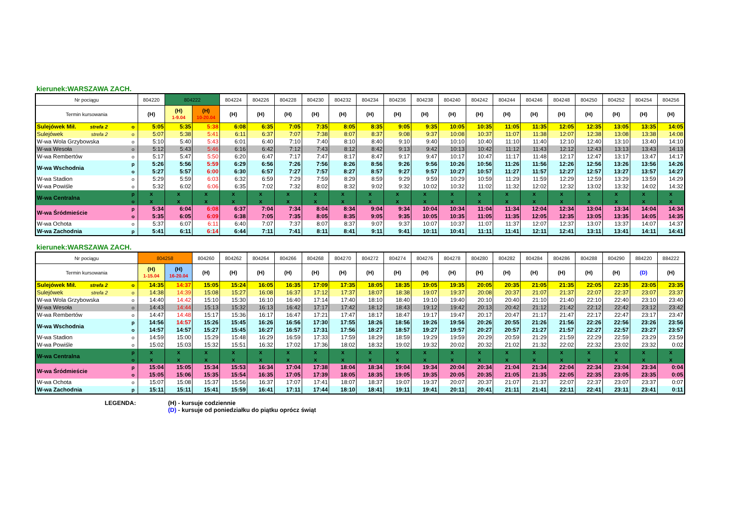kierunek:WARSZAWA ZACH.
| Nr pociągu | | 804220 | 804222 | | 804224 | 804226 | 804228 | 804230 | 804232 | 804234 | 804236 | 804238 | 804240 | 804242 | 804244 | 804246 | 804248 | 804250 | 804252 | 804254 | 804256 |
| --- | --- | --- | --- | --- | --- | --- | --- | --- | --- | --- | --- | --- | --- | --- | --- | --- | --- | --- | --- | --- | --- |
| Termin kursowania | | (H) | (H) 1-9.04 | (H) 10-20.04 | (H) | (H) | (H) | (H) | (H) | (H) | (H) | (H) | (H) | (H) | (H) | (H) | (H) | (H) | (H) | (H) | (H) |
| Sulejówek Mił. strefa 2 | o | 5:05 | 5:35 | 5:38 | 6:08 | 6:35 | 7:05 | 7:35 | 8:05 | 8:35 | 9:05 | 9:35 | 10:05 | 10:35 | 11:05 | 11:35 | 12:05 | 12:35 | 13:05 | 13:35 | 14:05 |
| Sulejówek strefa 2 | o | 5:07 | 5:38 | 5:41 | 6:11 | 6:37 | 7:07 | 7:38 | 8:07 | 8:37 | 9:08 | 9:37 | 10:08 | 10:37 | 11:07 | 11:38 | 12:07 | 12:38 | 13:08 | 13:38 | 14:08 |
| W-wa Wola Grzybowska | o | 5:10 | 5:40 | 5:43 | 6:01 | 6:40 | 7:10 | 7:40 | 8:10 | 8:40 | 9:10 | 9:40 | 10:10 | 10:40 | 11:10 | 11:40 | 12:10 | 12:40 | 13:10 | 13:40 | 14:10 |
| W-wa Wesoła | o | 5:12 | 5:43 | 5:46 | 6:16 | 6:42 | 7:12 | 7:43 | 8:12 | 8:42 | 9:13 | 9:42 | 10:13 | 10:42 | 11:12 | 11:43 | 12:12 | 12:43 | 13:13 | 13:43 | 14:13 |
| W-wa Rembertów | o | 5:17 | 5:47 | 5:50 | 6:20 | 6:47 | 7:17 | 7:47 | 8:17 | 8:47 | 9:17 | 9:47 | 10:17 | 10:47 | 11:17 | 11:48 | 12:17 | 12:47 | 13:17 | 13:47 | 14:17 |
| W-wa Wschodnia | p | 5:26 | 5:56 | 5:59 | 6:29 | 6:56 | 7:26 | 7:56 | 8:26 | 8:56 | 9:26 | 9:56 | 10:26 | 10:56 | 11:26 | 11:56 | 12:26 | 12:56 | 13:26 | 13:56 | 14:26 |
| | o | 5:27 | 5:57 | 6:00 | 6:30 | 6:57 | 7:27 | 7:57 | 8:27 | 8:57 | 9:27 | 9:57 | 10:27 | 10:57 | 11:27 | 11:57 | 12:27 | 12:57 | 13:27 | 13:57 | 14:27 |
| W-wa Stadion | o | 5:29 | 5:59 | 6:03 | 6:32 | 6:59 | 7:29 | 7:59 | 8:29 | 8:59 | 9:29 | 9:59 | 10:29 | 10:59 | 11:29 | 11:59 | 12:29 | 12:59 | 13:29 | 13:59 | 14:29 |
| W-wa Powiśle | o | 5:32 | 6:02 | 6:06 | 6:35 | 7:02 | 7:32 | 8:02 | 8:32 | 9:02 | 9:32 | 10:02 | 10:32 | 11:02 | 11:32 | 12:02 | 12:32 | 13:02 | 13:32 | 14:02 | 14:32 |
| W-wa Centralna | p | x | x | x | x | x | x | x | x | x | x | x | x | x | x | x | x | x | x | x | x |
| | o | x | x | x | x | x | x | x | x | x | x | x | x | x | x | x | x | x | x | x | x |
| W-wa Śródmieście | p | 5:34 | 6:04 | 6:08 | 6:37 | 7:04 | 7:34 | 8:04 | 8:34 | 9:04 | 9:34 | 10:04 | 10:34 | 11:04 | 11:34 | 12:04 | 12:34 | 13:04 | 13:34 | 14:04 | 14:34 |
| | o | 5:35 | 6:05 | 6:09 | 6:38 | 7:05 | 7:35 | 8:05 | 8:35 | 9:05 | 9:35 | 10:05 | 10:35 | 11:05 | 11:35 | 12:05 | 12:35 | 13:05 | 13:35 | 14:05 | 14:35 |
| W-wa Ochota | o | 5:37 | 6:07 | 6:11 | 6:40 | 7:07 | 7:37 | 8:07 | 8:37 | 9:07 | 9:37 | 10:07 | 10:37 | 11:07 | 11:37 | 12:07 | 12:37 | 13:07 | 13:37 | 14:07 | 14:37 |
| W-wa Zachodnia | p | 5:41 | 6:11 | 6:14 | 6:44 | 7:11 | 7:41 | 8:11 | 8:41 | 9:11 | 9:41 | 10:11 | 10:41 | 11:11 | 11:41 | 12:11 | 12:41 | 13:11 | 13:41 | 14:11 | 14:41 |
kierunek:WARSZAWA ZACH.
| Nr pociągu | | 804258 | | 804260 | 804262 | 804264 | 804266 | 804268 | 804270 | 804272 | 804274 | 804276 | 804278 | 804280 | 804282 | 804284 | 804286 | 804288 | 804290 | 884220 | 884222 |
| --- | --- | --- | --- | --- | --- | --- | --- | --- | --- | --- | --- | --- | --- | --- | --- | --- | --- | --- | --- | --- | --- |
| Termin kursowania | | (H) 1-15.04 | (H) 16-20.04 | (H) | (H) | (H) | (H) | (H) | (H) | (H) | (H) | (H) | (H) | (H) | (H) | (H) | (H) | (H) | (H) | (D) | (H) |
| Sulejówek Mił. strefa 2 | o | 14:35 | 14:37 | 15:05 | 15:24 | 16:05 | 16:35 | 17:09 | 17:35 | 18:05 | 18:35 | 19:05 | 19:35 | 20:05 | 20:35 | 21:05 | 21:35 | 22:05 | 22:35 | 23:05 | 23:35 |
| Sulejówek strefa 2 | o | 14:38 | 14:39 | 15:08 | 15:27 | 16:08 | 16:37 | 17:12 | 17:37 | 18:07 | 18:38 | 19:07 | 19:37 | 20:08 | 20:37 | 21:07 | 21:37 | 22:07 | 22:37 | 23:07 | 23:37 |
| W-wa Wola Grzybowska | o | 14:40 | 14:42 | 15:10 | 15:30 | 16:10 | 16:40 | 17:14 | 17:40 | 18:10 | 18:40 | 19:10 | 19:40 | 20:10 | 20:40 | 21:10 | 21:40 | 22:10 | 22:40 | 23:10 | 23:40 |
| W-wa Wesoła | o | 14:43 | 14:44 | 15:13 | 15:32 | 16:13 | 16:42 | 17:17 | 17:42 | 18:12 | 18:43 | 19:12 | 19:42 | 20:13 | 20:42 | 21:12 | 21:42 | 22:12 | 22:42 | 23:12 | 23:42 |
| W-wa Rembertów | o | 14:47 | 14:48 | 15:17 | 15:36 | 16:17 | 16:47 | 17:21 | 17:47 | 18:17 | 18:47 | 19:17 | 19:47 | 20:17 | 20:47 | 21:17 | 21:47 | 22:17 | 22:47 | 23:17 | 23:47 |
| W-wa Wschodnia | p | 14:56 | 14:57 | 15:26 | 15:45 | 16:26 | 16:56 | 17:30 | 17:55 | 18:26 | 18:56 | 19:26 | 19:56 | 20:26 | 20:55 | 21:26 | 21:56 | 22:26 | 22:56 | 23:26 | 23:56 |
| | o | 14:57 | 14:57 | 15:27 | 15:45 | 16:27 | 16:57 | 17:31 | 17:56 | 18:27 | 18:57 | 19:27 | 19:57 | 20:27 | 20:57 | 21:27 | 21:57 | 22:27 | 22:57 | 23:27 | 23:57 |
| W-wa Stadion | o | 14:59 | 15:00 | 15:29 | 15:48 | 16:29 | 16:59 | 17:33 | 17:59 | 18:29 | 18:59 | 19:29 | 19:59 | 20:29 | 20:59 | 21:29 | 21:59 | 22:29 | 22:59 | 23:29 | 23:59 |
| W-wa Powiśle | o | 15:02 | 15:03 | 15:32 | 15:51 | 16:32 | 17:02 | 17:36 | 18:02 | 18:32 | 19:02 | 19:32 | 20:02 | 20:32 | 21:02 | 21:32 | 22:02 | 22:32 | 23:02 | 23:32 | 0:02 |
| W-wa Centralna | p | x | x | x | x | x | x | x | x | x | x | x | x | x | x | x | x | x | x | x | x |
| | o | x | x | x | x | x | x | x | x | x | x | x | x | x | x | x | x | x | x | x | x |
| W-wa Śródmieście | p | 15:04 | 15:05 | 15:34 | 15:53 | 16:34 | 17:04 | 17:38 | 18:04 | 18:34 | 19:04 | 19:34 | 20:04 | 20:34 | 21:04 | 21:34 | 22:04 | 22:34 | 23:04 | 23:34 | 0:04 |
| | o | 15:05 | 15:06 | 15:35 | 15:54 | 16:35 | 17:05 | 17:39 | 18:05 | 18:35 | 19:05 | 19:35 | 20:05 | 20:35 | 21:05 | 21:35 | 22:05 | 22:35 | 23:05 | 23:35 | 0:05 |
| W-wa Ochota | o | 15:07 | 15:08 | 15:37 | 15:56 | 16:37 | 17:07 | 17:41 | 18:07 | 18:37 | 19:07 | 19:37 | 20:07 | 20:37 | 21:07 | 21:37 | 22:07 | 22:37 | 23:07 | 23:37 | 0:07 |
| W-wa Zachodnia | p | 15:11 | 15:11 | 15:41 | 15:59 | 16:41 | 17:11 | 17:44 | 18:10 | 18:41 | 19:11 | 19:41 | 20:11 | 20:41 | 21:11 | 21:41 | 22:11 | 22:41 | 23:11 | 23:41 | 0:11 |
LEGENDA: (H) - kursuje codziennie
(D) - kursuje od poniedziałku do piątku oprócz świąt